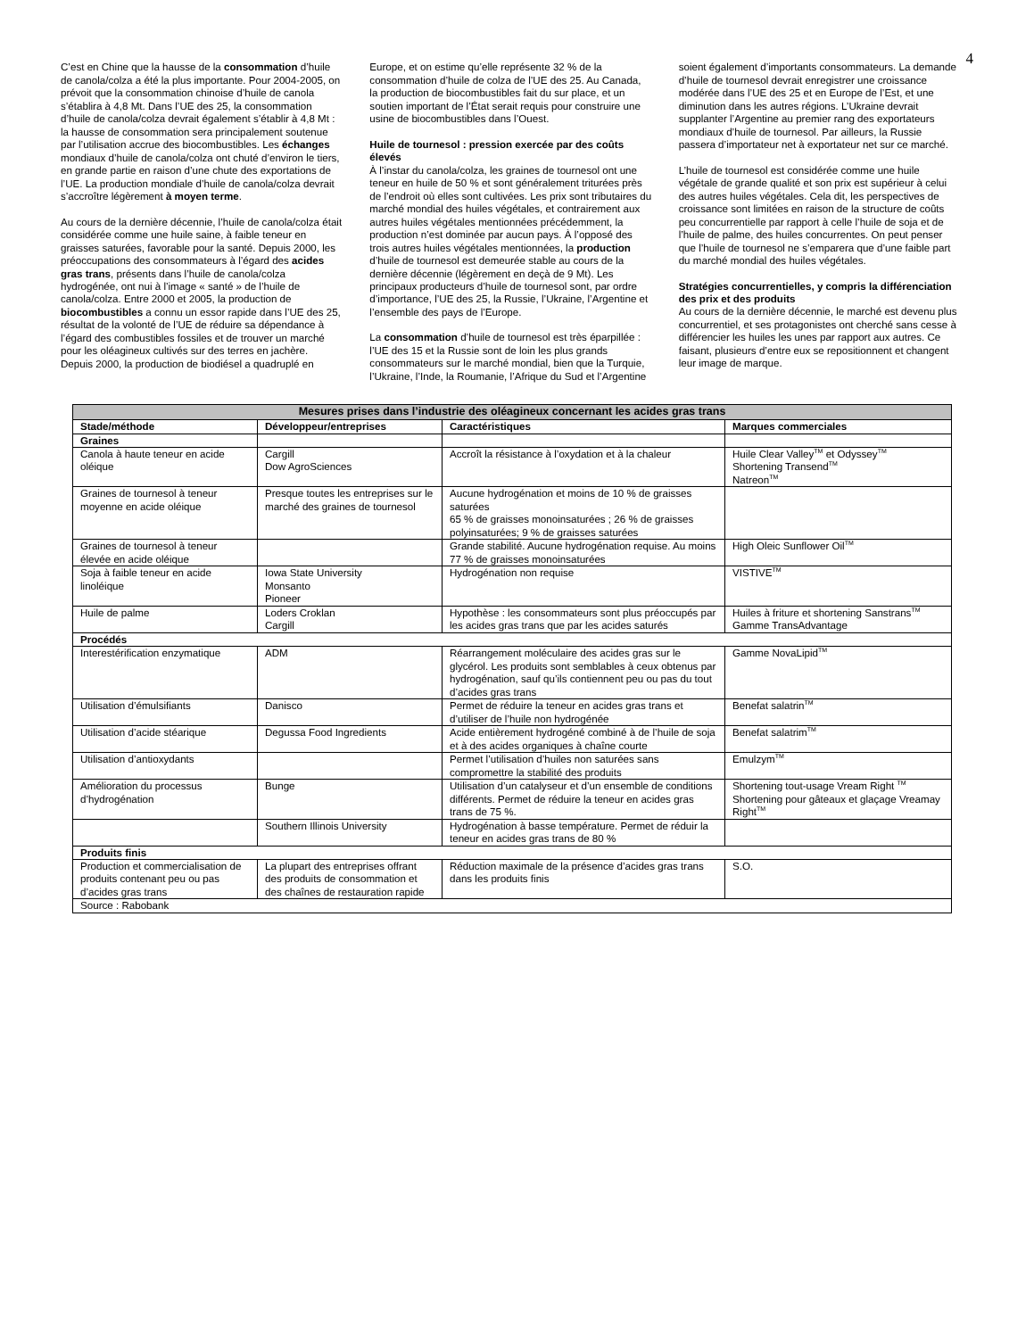4
C’est en Chine que la hausse de la consommation d’huile de canola/colza a été la plus importante. Pour 2004-2005, on prévoit que la consommation chinoise d’huile de canola s’établira à 4,8 Mt. Dans l’UE des 25, la consommation d’huile de canola/colza devrait également s’établir à 4,8 Mt : la hausse de consommation sera principalement soutenue par l’utilisation accrue des biocombustibles. Les échanges mondiaux d’huile de canola/colza ont chuté d’environ le tiers, en grande partie en raison d’une chute des exportations de l’UE. La production mondiale d’huile de canola/colza devrait s’accroître légèrement à moyen terme.
Au cours de la dernière décennie, l’huile de canola/colza était considérée comme une huile saine, à faible teneur en graisses saturées, favorable pour la santé. Depuis 2000, les préoccupations des consommateurs à l’égard des acides gras trans, présents dans l’huile de canola/colza hydrogénée, ont nui à l’image « santé » de l’huile de canola/colza. Entre 2000 et 2005, la production de biocombustibles a connu un essor rapide dans l’UE des 25, résultat de la volonté de l’UE de réduire sa dépendance à l’égard des combustibles fossiles et de trouver un marché pour les oléagineux cultivés sur des terres en jachère. Depuis 2000, la production de biodiésel a quadruplé en Europe, et on estime qu’elle représente 32 % de la consommation d’huile de colza de l’UE des 25. Au Canada, la production de biocombustibles fait du sur place, et un soutien important de l’État serait requis pour construire une usine de biocombustibles dans l’Ouest.
Huile de tournesol : pression exercée par des coûts élevés
À l’instar du canola/colza, les graines de tournesol ont une teneur en huile de 50 % et sont généralement triturées près de l’endroit où elles sont cultivées. Les prix sont tributaires du marché mondial des huiles végétales, et contrairement aux autres huiles végétales mentionnées précédemment, la production n’est dominée par aucun pays. À l’opposé des trois autres huiles végétales mentionnées, la production d’huile de tournesol est demeurée stable au cours de la dernière décennie (légèrement en deçà de 9 Mt). Les principaux producteurs d’huile de tournesol sont, par ordre d’importance, l’UE des 25, la Russie, l’Ukraine, l’Argentine et l’ensemble des pays de l’Europe.
La consommation d’huile de tournesol est très éparpillée : l’UE des 15 et la Russie sont de loin les plus grands consommateurs sur le marché mondial, bien que la Turquie, l’Ukraine, l’Inde, la Roumanie, l’Afrique du Sud et l’Argentine soient également d’importants consommateurs. La demande d’huile de tournesol devrait enregistrer une croissance modérée dans l’UE des 25 et en Europe de l’Est, et une diminution dans les autres régions. L’Ukraine devrait supplanter l’Argentine au premier rang des exportateurs mondiaux d’huile de tournesol. Par ailleurs, la Russie passera d’importateur net à exportateur net sur ce marché.
L’huile de tournesol est considérée comme une huile végétale de grande qualité et son prix est supérieur à celui des autres huiles végétales. Cela dit, les perspectives de croissance sont limitées en raison de la structure de coûts peu concurrentielle par rapport à celle l’huile de soja et de l’huile de palme, des huiles concurrentes. On peut penser que l’huile de tournesol ne s’emparera que d’une faible part du marché mondial des huiles végétales.
Stratégies concurrentielles, y compris la différenciation des prix et des produits
Au cours de la dernière décennie, le marché est devenu plus concurrentiel, et ses protagonistes ont cherché sans cesse à différencier les huiles les unes par rapport aux autres. Ce faisant, plusieurs d’entre eux se repositionnent et changent leur image de marque.
| Mesures prises dans l’industrie des oléagineux concernant les acides gras trans | | | |
| --- | --- | --- | --- |
| Stade/méthode | Développeur/entreprises | Caractéristiques | Marques commerciales |
| Graines | | | |
| Canola à haute teneur en acide oléique | Cargill Dow AgroSciences | Accroît la résistance à l’oxydation et à la chaleur | Huile Clear Valley<sup>TM</sup> et Odyssey<sup>TM</sup> Shortening Transend<sup>TM</sup> Natreon<sup>TM</sup> |
| Graines de tournesol à teneur moyenne en acide oléique | Presque toutes les entreprises sur le marché des graines de tournesol | Aucune hydrogénation et moins de 10 % de graisses saturées 65 % de graisses monoinsaturées ; 26 % de graisses polyinsaturées; 9 % de graisses saturées | |
| Graines de tournesol à teneur élevée en acide oléique | | Grande stabilité. Aucune hydrogénation requise. Au moins 77 % de graisses monoinsaturées | High Oleic Sunflower Oil<sup>TM</sup> |
| Soja à faible teneur en acide linoléique | Iowa State University Monsanto Pioneer | Hydrogénation non requise | VISTIVE<sup>TM</sup> |
| Huile de palme | Loders Croklan Cargill | Hypothèse : les consommateurs sont plus préoccupés par les acides gras trans que par les acides saturés | Huiles à friture et shortening Sanstrans<sup>TM</sup> Gamme TransAdvantage |
| Procédés | | | |
| Interestérification enzymatique | ADM | Réarrangement moléculaire des acides gras sur le glycérol. Les produits sont semblables à ceux obtenus par hydrogénation, sauf qu’ils contiennent peu ou pas du tout d’acides gras trans | Gamme NovaLipid<sup>TM</sup> |
| Utilisation d’émulsifiants | Danisco | Permet de réduire la teneur en acides gras trans et d’utiliser de l’huile non hydrogénée | Benefat salatrin<sup>TM</sup> |
| Utilisation d’acide stéarique | Degussa Food Ingredients | Acide entièrement hydrogéné combiné à de l’huile de soja et à des acides organiques à chaîne courte | Benefat salatrim<sup>TM</sup> |
| Utilisation d’antioxydants | | Permet l’utilisation d’huiles non saturées sans compromettre la stabilité des produits | Emulzym<sup>TM</sup> |
| Amélioration du processus d’hydrogénation | Bunge | Utilisation d’un catalyseur et d’un ensemble de conditions différents. Permet de réduire la teneur en acides gras trans de 75 %. | Shortening tout-usage Vream Right <sup>TM</sup> Shortening pour gâteaux et glaçage Vreamay Right<sup>TM</sup> |
| | Southern Illinois University | Hydrogénation à basse température. Permet de réduir la teneur en acides gras trans de 80 % | |
| Produits finis | | | |
| Production et commercialisation de produits contenant peu ou pas d’acides gras trans | La plupart des entreprises offrant des produits de consommation et des chaînes de restauration rapide | Réduction maximale de la présence d’acides gras trans dans les produits finis | S.O. |
| Source : Rabobank | | | |